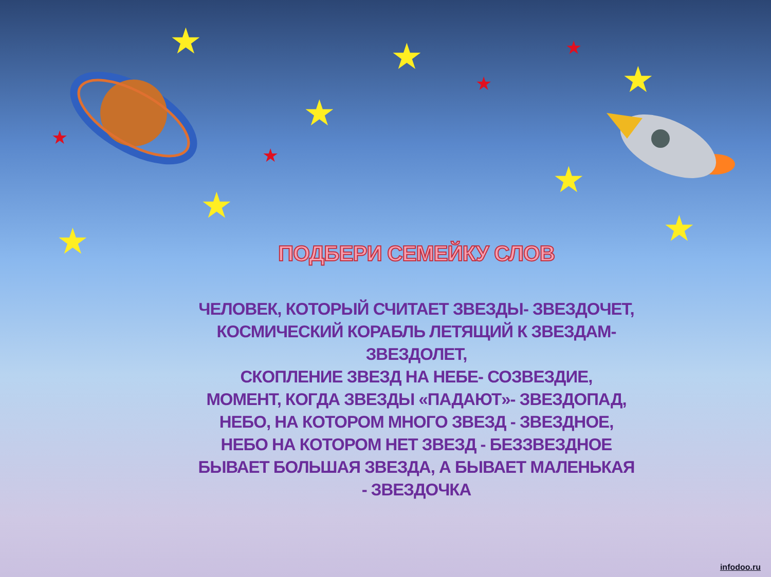★ ★
★
★
★
★
★ ★
★
★
★
★
ПОДБЕРИ СЕМЕЙКУ СЛОВ
ЧЕЛОВЕК, КОТОРЫЙ СЧИТАЕТ ЗВЕЗДЫ- ЗВЕЗДОЧЕТ,
КОСМИЧЕСКИЙ КОРАБЛЬ ЛЕТЯЩИЙ К ЗВЕЗДАМ- ЗВЕЗДОЛЕТ,
СКОПЛЕНИЕ ЗВЕЗД НА НЕБЕ- СОЗВЕЗДИЕ,
МОМЕНТ, КОГДА ЗВЕЗДЫ «ПАДАЮТ»- ЗВЕЗДОПАД,
НЕБО, НА КОТОРОМ МНОГО ЗВЕЗД - ЗВЕЗДНОЕ,
НЕБО НА КОТОРОМ НЕТ ЗВЕЗД - БЕЗЗВЕЗДНОЕ
БЫВАЕТ БОЛЬШАЯ ЗВЕЗДА, А БЫВАЕТ МАЛЕНЬКАЯ - ЗВЕЗДОЧКА
infodoo.ru